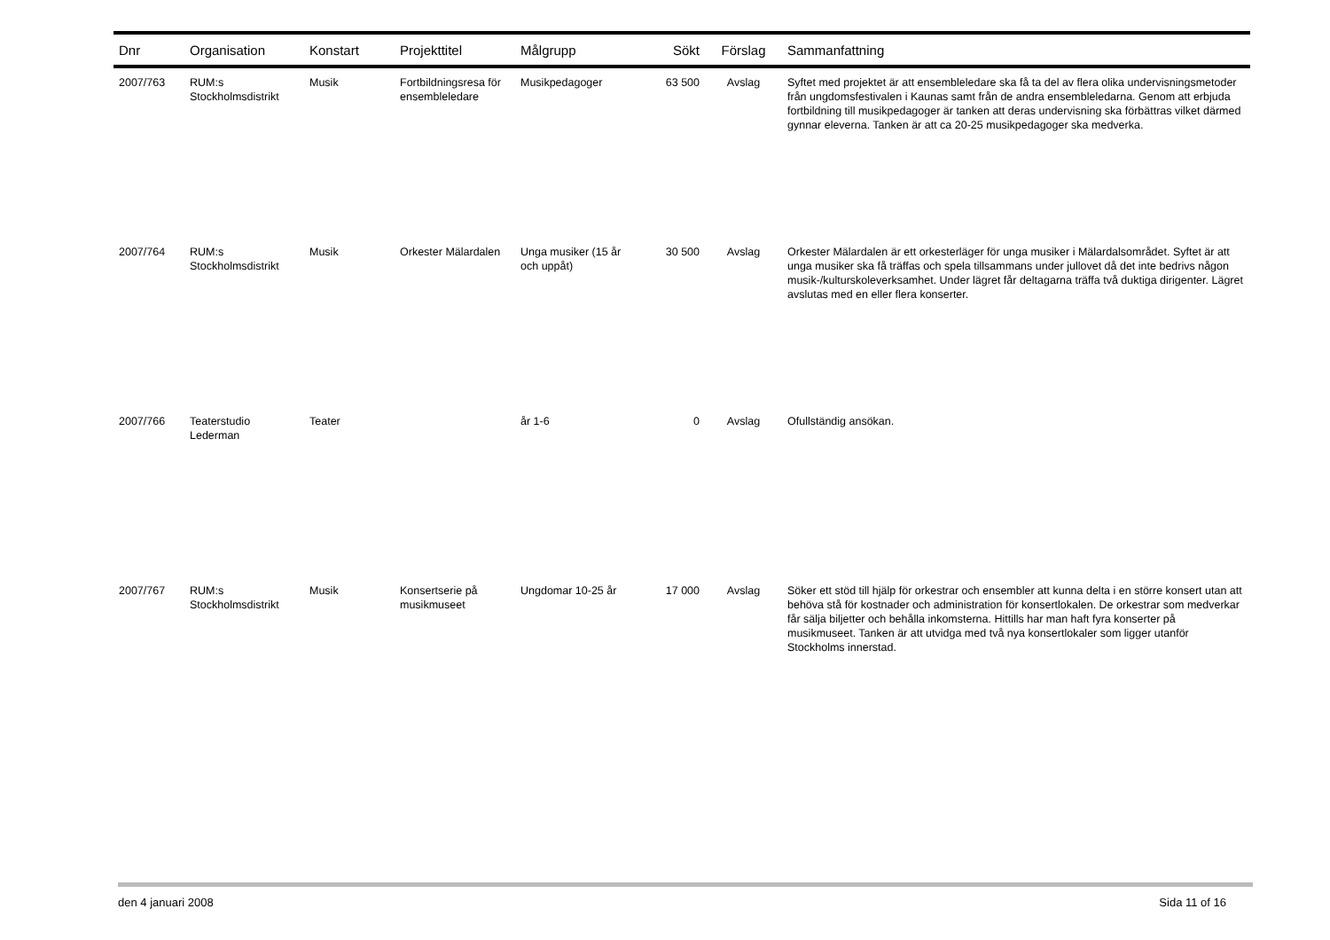| Dnr | Organisation | Konstart | Projekttitel | Målgrupp | Sökt | Förslag | Sammanfattning |
| --- | --- | --- | --- | --- | --- | --- | --- |
| 2007/763 | RUM:s Stockholmsdistrikt | Musik | Fortbildningsresa för ensembleledare | Musikpedagoger | 63 500 | Avslag | Syftet med projektet är att ensembleledare ska få ta del av flera olika undervisningsmetoder från ungdomsfestivalen i Kaunas samt från de andra ensembleledarna. Genom att erbjuda fortbildning till musikpedagoger är tanken att deras undervisning ska förbättras vilket därmed gynnar eleverna. Tanken är att ca 20-25 musikpedagoger ska medverka. |
| 2007/764 | RUM:s Stockholmsdistrikt | Musik | Orkester Mälardalen | Unga musiker (15 år och uppåt) | 30 500 | Avslag | Orkester Mälardalen är ett orkesterläger för unga musiker i Mälardalsområdet. Syftet är att unga musiker ska få träffas och spela tillsammans under jullovet då det inte bedrivs någon musik-/kulturskoleverksamhet. Under lägret får deltagarna träffa två duktiga dirigenter. Lägret avslutas med en eller flera konserter. |
| 2007/766 | Teaterstudio Lederman | Teater | | år 1-6 | 0 | Avslag | Ofullständig ansökan. |
| 2007/767 | RUM:s Stockholmsdistrikt | Musik | Konsertserie på musikmuseet | Ungdomar 10-25 år | 17 000 | Avslag | Söker ett stöd till hjälp för orkestrar och ensembler att kunna delta i en större konsert utan att behöva stå för kostnader och administration för konsertlokalen. De orkestrar som medverkar får sälja biljetter och behålla inkomsterna. Hittills har man haft fyra konserter på musikmuseet. Tanken är att utvidga med två nya konsertlokaler som ligger utanför Stockholms innerstad. |
den 4 januari 2008 Sida 11 of 16